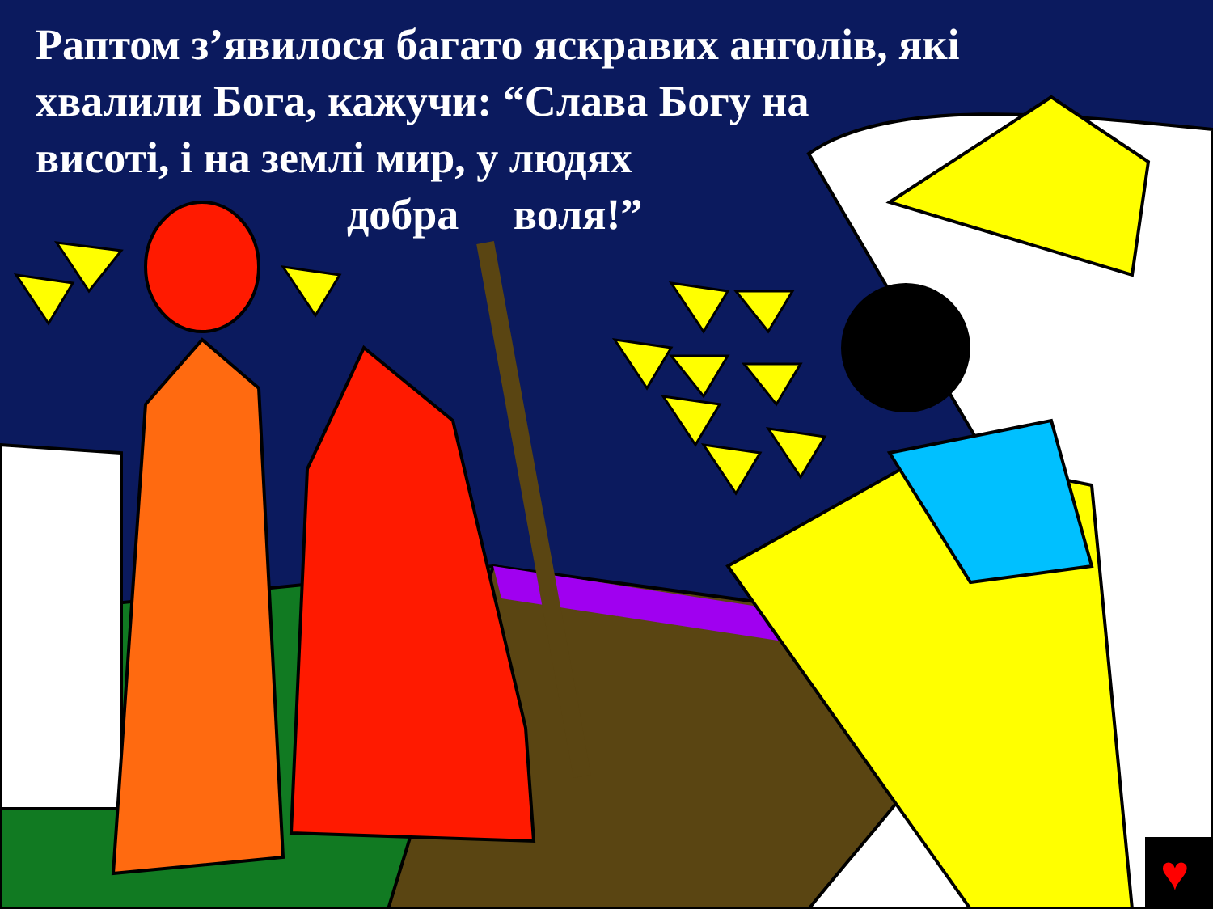Раптом з’явилося багато яскравих анголів, які
хвалили Бога, кажучи: “Слава Богу на
висоті, і на землі мир, у людях
добра воля!”
♥